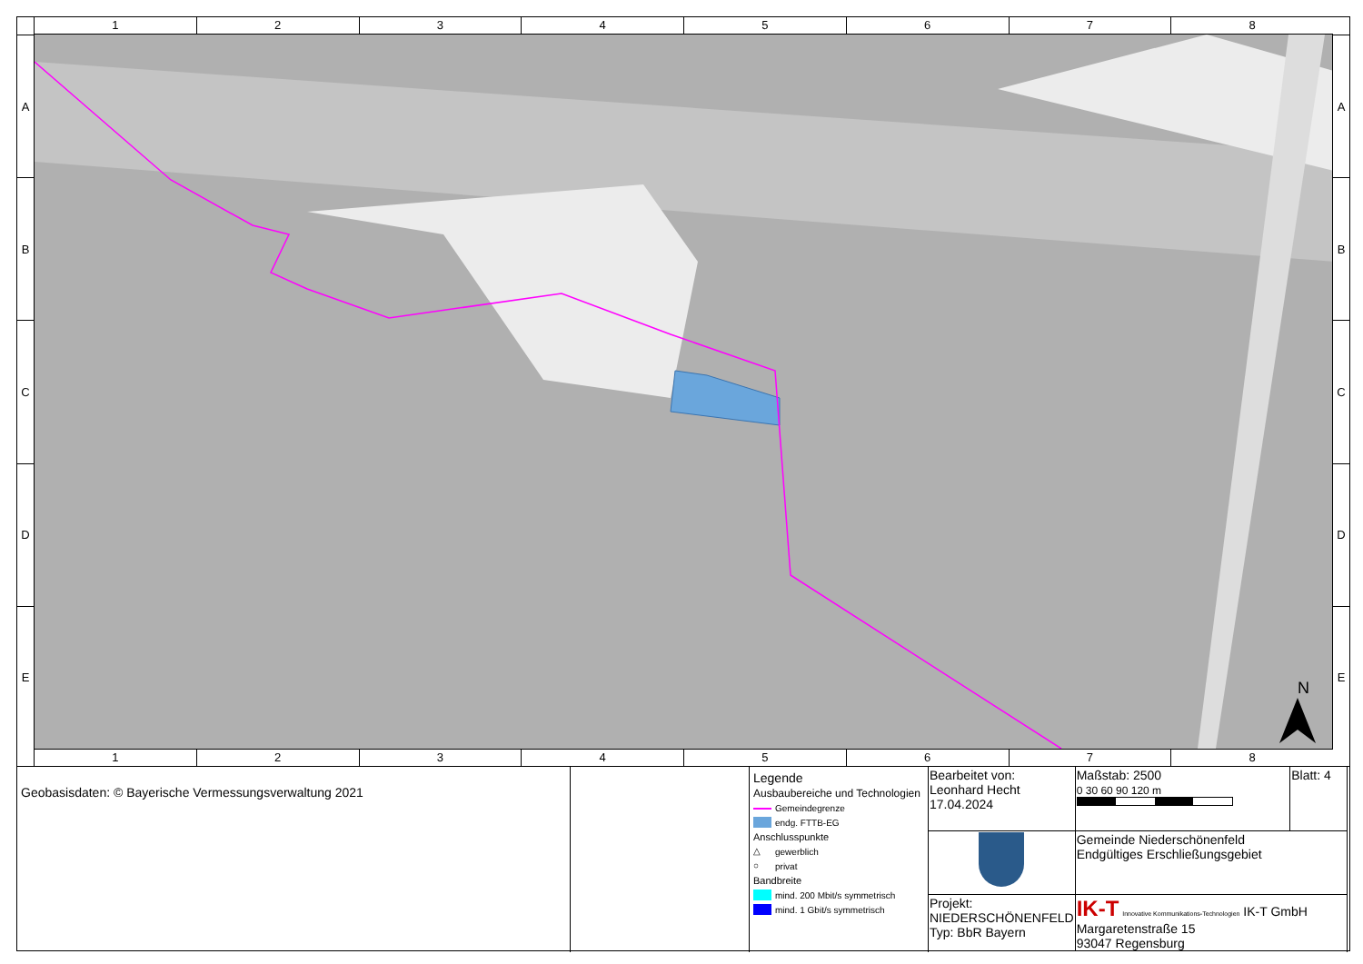1 2 3 4 5 6 7 8
A
B
C
D
E
N
A
B
C
D
E
1 2 3 4 5 6 7 8
Geobasisdaten: © Bayerische Vermessungsverwaltung 2021
Legende
Ausbaubereiche und Technologien
Gemeindegrenze
endg. FTTB-EG
Anschlusspunkte
△ gewerblich
○ privat
Bandbreite
mind. 200 Mbit/s symmetrisch
mind. 1 Gbit/s symmetrisch
| Bearbeitet von: Leonhard Hecht 17.04.2024 | Maßstab: 2500 0 30 60 90 120 m | Blatt: 4 |
| | Gemeinde Niederschönenfeld Endgültiges Erschließungsgebiet | |
| Projekt: NIEDERSCHÖNENFELD Typ: BbR Bayern | IK-T Innovative Kommunikations-Technologien IK-T GmbH Margaretenstraße 15 93047 Regensburg | |